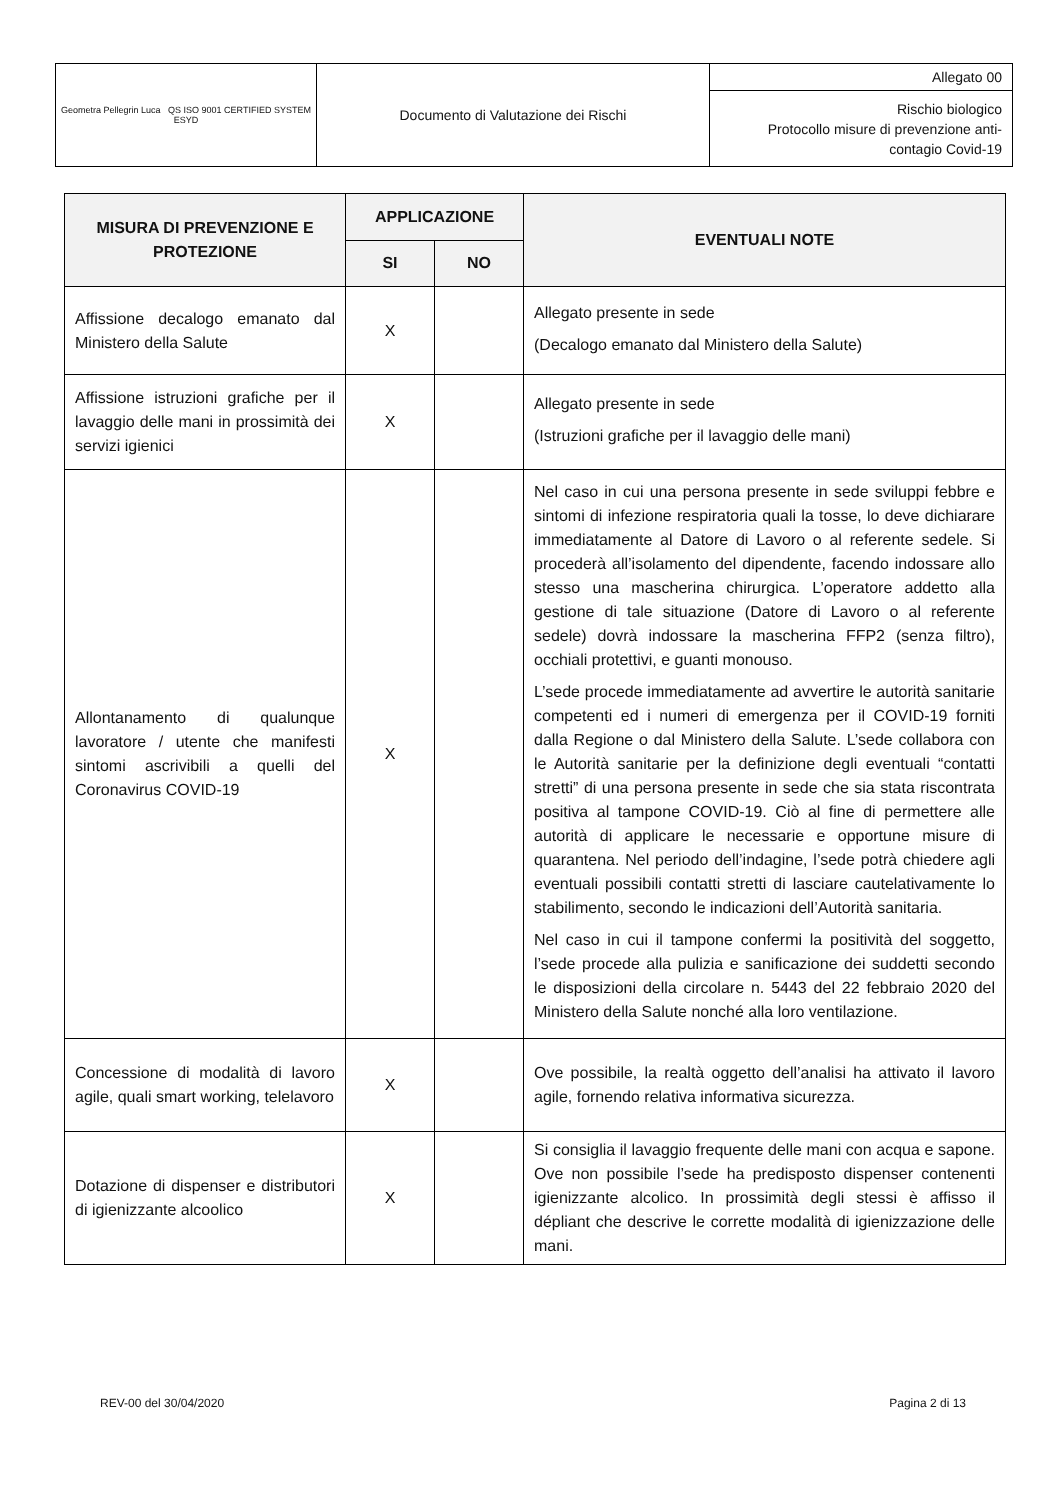| Geometra Pellegrin Luca QS ISO 9001 CERTIFIED SYSTEM ESYD | Documento di Valutazione dei Rischi | Allegato 00 |
| | | Rischio biologico Protocollo misure di prevenzione anti-contagio Covid-19 |
| MISURA DI PREVENZIONE E PROTEZIONE | APPLICAZIONE | | EVENTUALI NOTE |
| --- | --- | --- | --- |
| | SI | NO | |
| Affissione decalogo emanato dal Ministero della Salute | X | | Allegato presente in sede (Decalogo emanato dal Ministero della Salute) |
| Affissione istruzioni grafiche per il lavaggio delle mani in prossimità dei servizi igienici | X | | Allegato presente in sede (Istruzioni grafiche per il lavaggio delle mani) |
| Allontanamento di qualunque lavoratore / utente che manifesti sintomi ascrivibili a quelli del Coronavirus COVID-19 | X | | Nel caso in cui una persona presente in sede sviluppi febbre e sintomi di infezione respiratoria quali la tosse, lo deve dichiarare immediatamente al Datore di Lavoro o al referente sedele. Si procederà all’isolamento del dipendente, facendo indossare allo stesso una mascherina chirurgica. L’operatore addetto alla gestione di tale situazione (Datore di Lavoro o al referente sedele) dovrà indossare la mascherina FFP2 (senza filtro), occhiali protettivi, e guanti monouso. L’sede procede immediatamente ad avvertire le autorità sanitarie competenti ed i numeri di emergenza per il COVID-19 forniti dalla Regione o dal Ministero della Salute. L’sede collabora con le Autorità sanitarie per la definizione degli eventuali “contatti stretti” di una persona presente in sede che sia stata riscontrata positiva al tampone COVID-19. Ciò al fine di permettere alle autorità di applicare le necessarie e opportune misure di quarantena. Nel periodo dell’indagine, l’sede potrà chiedere agli eventuali possibili contatti stretti di lasciare cautelativamente lo stabilimento, secondo le indicazioni dell’Autorità sanitaria. Nel caso in cui il tampone confermi la positività del soggetto, l’sede procede alla pulizia e sanificazione dei suddetti secondo le disposizioni della circolare n. 5443 del 22 febbraio 2020 del Ministero della Salute nonché alla loro ventilazione. |
| Concessione di modalità di lavoro agile, quali smart working, telelavoro | X | | Ove possibile, la realtà oggetto dell’analisi ha attivato il lavoro agile, fornendo relativa informativa sicurezza. |
| Dotazione di dispenser e distributori di igienizzante alcoolico | X | | Si consiglia il lavaggio frequente delle mani con acqua e sapone. Ove non possibile l’sede ha predisposto dispenser contenenti igienizzante alcolico. In prossimità degli stessi è affisso il dépliant che descrive le corrette modalità di igienizzazione delle mani. |
REV-00 del 30/04/2020 Pagina 2 di 13